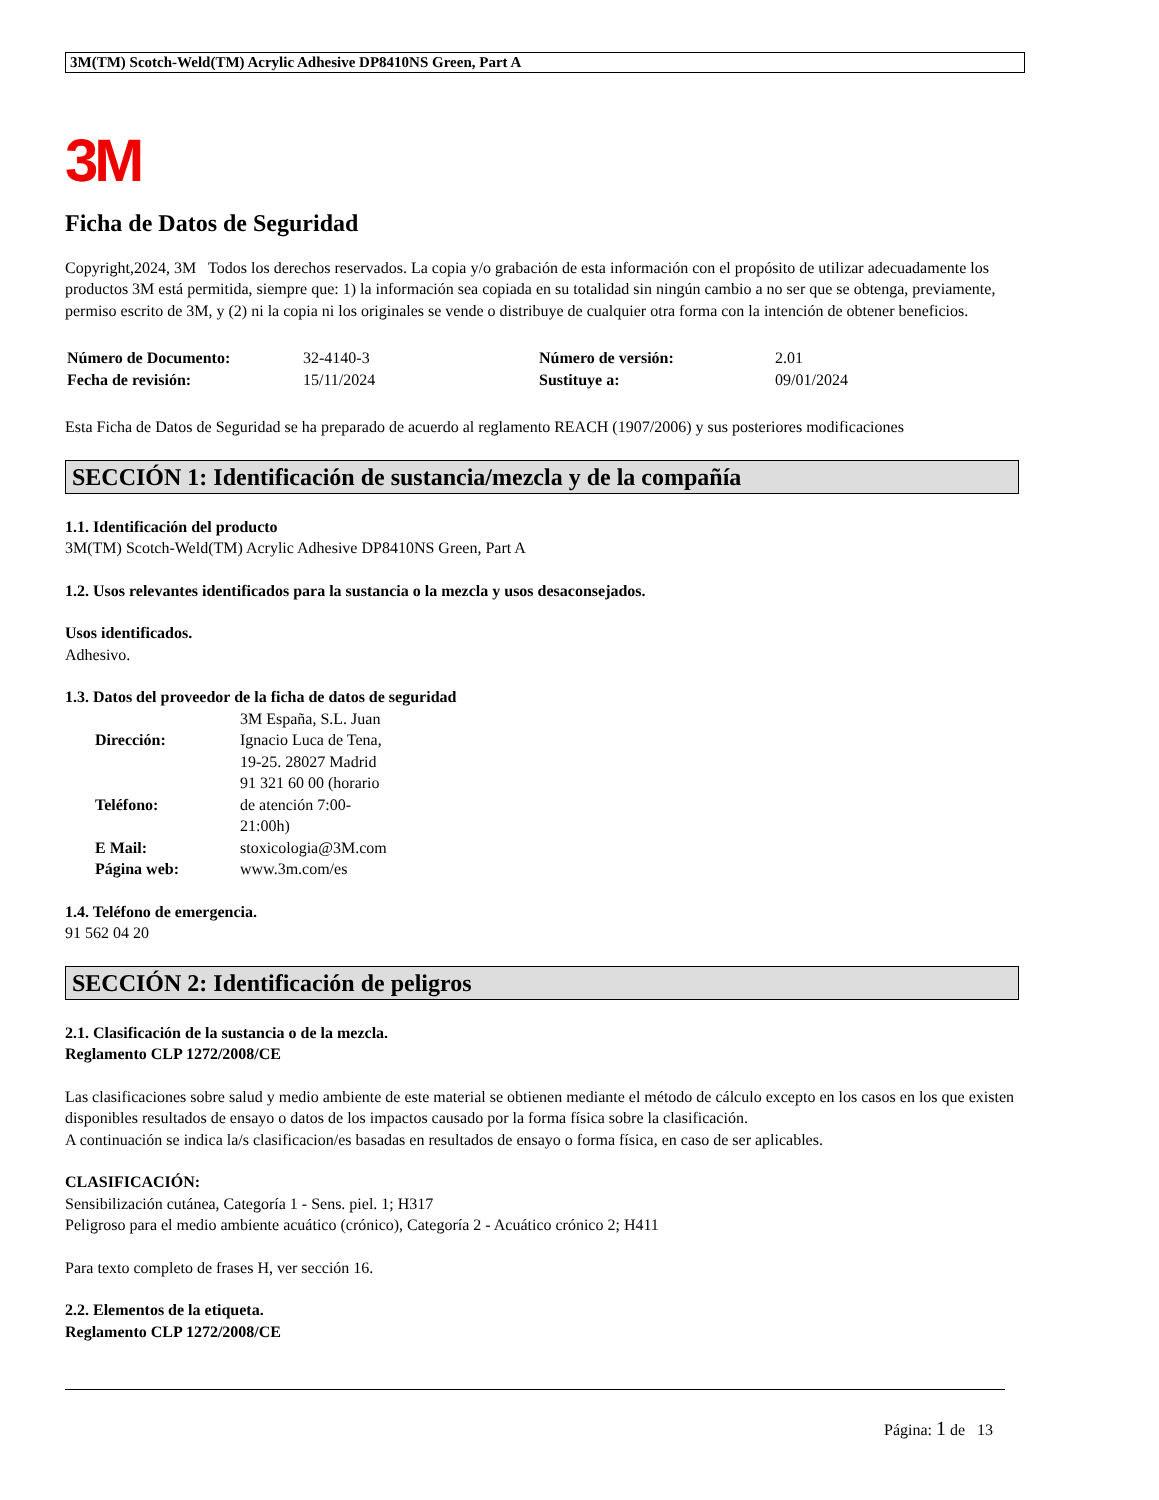3M(TM) Scotch-Weld(TM) Acrylic Adhesive DP8410NS Green, Part A
3M
Ficha de Datos de Seguridad
Copyright,2024, 3M Todos los derechos reservados. La copia y/o grabación de esta información con el propósito de utilizar adecuadamente los productos 3M está permitida, siempre que: 1) la información sea copiada en su totalidad sin ningún cambio a no ser que se obtenga, previamente, permiso escrito de 3M, y (2) ni la copia ni los originales se vende o distribuye de cualquier otra forma con la intención de obtener beneficios.
| Número de Documento: | 32-4140-3 | Número de versión: | 2.01 |
| Fecha de revisión: | 15/11/2024 | Sustituye a: | 09/01/2024 |
Esta Ficha de Datos de Seguridad se ha preparado de acuerdo al reglamento REACH (1907/2006) y sus posteriores modificaciones
SECCIÓN 1: Identificación de sustancia/mezcla y de la compañía
1.1. Identificación del producto
3M(TM) Scotch-Weld(TM) Acrylic Adhesive DP8410NS Green, Part A
1.2. Usos relevantes identificados para la sustancia o la mezcla y usos desaconsejados.
Usos identificados.
Adhesivo.
1.3. Datos del proveedor de la ficha de datos de seguridad
| Dirección: | 3M España, S.L. Juan Ignacio Luca de Tena, 19-25. 28027 Madrid |
| Teléfono: | 91 321 60 00 (horario de atención 7:00-21:00h) |
| E Mail: | stoxicologia@3M.com |
| Página web: | www.3m.com/es |
1.4. Teléfono de emergencia.
91 562 04 20
SECCIÓN 2: Identificación de peligros
2.1. Clasificación de la sustancia o de la mezcla.
Reglamento CLP 1272/2008/CE
Las clasificaciones sobre salud y medio ambiente de este material se obtienen mediante el método de cálculo excepto en los casos en los que existen disponibles resultados de ensayo o datos de los impactos causado por la forma física sobre la clasificación.
A continuación se indica la/s clasificacion/es basadas en resultados de ensayo o forma física, en caso de ser aplicables.
CLASIFICACIÓN:
Sensibilización cutánea, Categoría 1 - Sens. piel. 1; H317
Peligroso para el medio ambiente acuático (crónico), Categoría 2 - Acuático crónico 2; H411
Para texto completo de frases H, ver sección 16.
2.2. Elementos de la etiqueta.
Reglamento CLP 1272/2008/CE
Página: 1 de 13